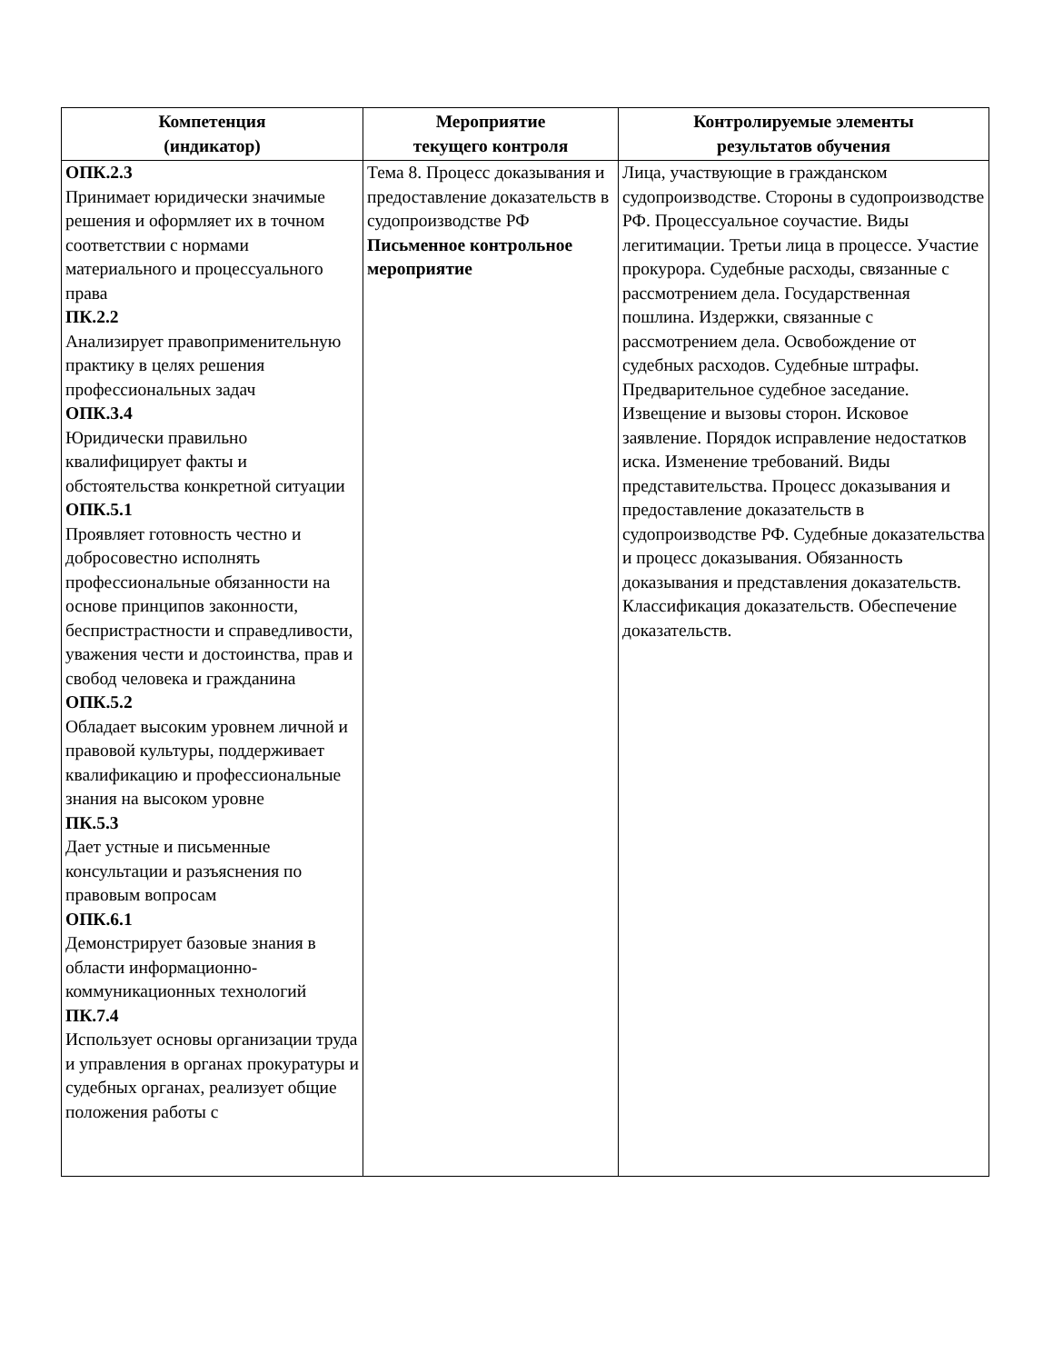| Компетенция (индикатор) | Мероприятие текущего контроля | Контролируемые элементы результатов обучения |
| --- | --- | --- |
| ОПК.2.3 Принимает юридически значимые решения и оформляет их в точном соответствии с нормами материального и процессуального права ПК.2.2 Анализирует правоприменительную практику в целях решения профессиональных задач ОПК.3.4 Юридически правильно квалифицирует факты и обстоятельства конкретной ситуации ОПК.5.1 Проявляет готовность честно и добросовестно исполнять профессиональные обязанности на основе принципов законности, беспристрастности и справедливости, уважения чести и достоинства, прав и свобод человека и гражданина ОПК.5.2 Обладает высоким уровнем личной и правовой культуры, поддерживает квалификацию и профессиональные знания на высоком уровне ПК.5.3 Дает устные и письменные консультации и разъяснения по правовым вопросам ОПК.6.1 Демонстрирует базовые знания в области информационно-коммуникационных технологий ПК.7.4 Использует основы организации труда и управления в органах прокуратуры и судебных органах, реализует общие положения работы с | Тема 8. Процесс доказывания и предоставление доказательств в судопроизводстве РФ Письменное контрольное мероприятие | Лица, участвующие в гражданском судопроизводстве. Стороны в судопроизводстве РФ. Процессуальное соучастие. Виды легитимации. Третьи лица в процессе. Участие прокурора. Судебные расходы, связанные с рассмотрением дела. Государственная пошлина. Издержки, связанные с рассмотрением дела. Освобождение от судебных расходов. Судебные штрафы. Предварительное судебное заседание. Извещение и вызовы сторон. Исковое заявление. Порядок исправление недостатков иска. Изменение требований. Виды представительства. Процесс доказывания и предоставление доказательств в судопроизводстве РФ. Судебные доказательства и процесс доказывания. Обязанность доказывания и представления доказательств. Классификация доказательств. Обеспечение доказательств. |